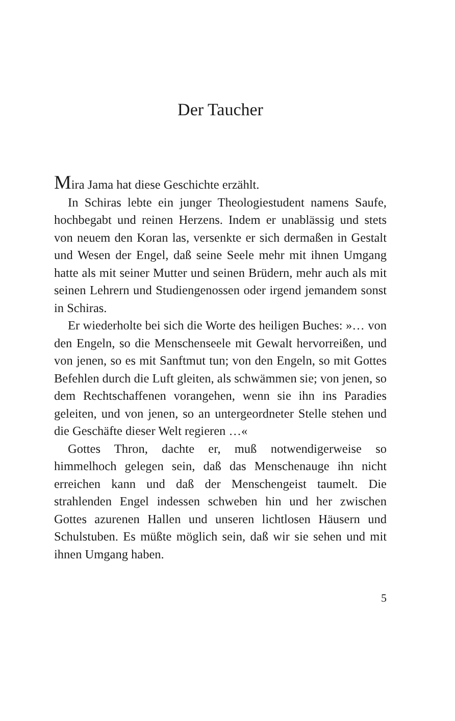Der Taucher
Mira Jama hat diese Geschichte erzählt.
In Schiras lebte ein junger Theologiestudent namens Saufe, hochbegabt und reinen Herzens. Indem er unablässig und stets von neuem den Koran las, versenkte er sich dermaßen in Gestalt und Wesen der Engel, daß seine Seele mehr mit ihnen Umgang hatte als mit seiner Mutter und seinen Brüdern, mehr auch als mit seinen Lehrern und Studiengenossen oder irgend jemandem sonst in Schiras.
Er wiederholte bei sich die Worte des heiligen Buches: »… von den Engeln, so die Menschenseele mit Gewalt hervorreißen, und von jenen, so es mit Sanftmut tun; von den Engeln, so mit Gottes Befehlen durch die Luft gleiten, als schwämmen sie; von jenen, so dem Rechtschaffenen vorangehen, wenn sie ihn ins Paradies geleiten, und von jenen, so an untergeordneter Stelle stehen und die Geschäfte dieser Welt regieren …«
Gottes Thron, dachte er, muß notwendigerweise so himmelhoch gelegen sein, daß das Menschenauge ihn nicht erreichen kann und daß der Menschengeist taumelt. Die strahlenden Engel indessen schweben hin und her zwischen Gottes azurenen Hallen und unseren lichtlosen Häusern und Schulstuben. Es müßte möglich sein, daß wir sie sehen und mit ihnen Umgang haben.
5